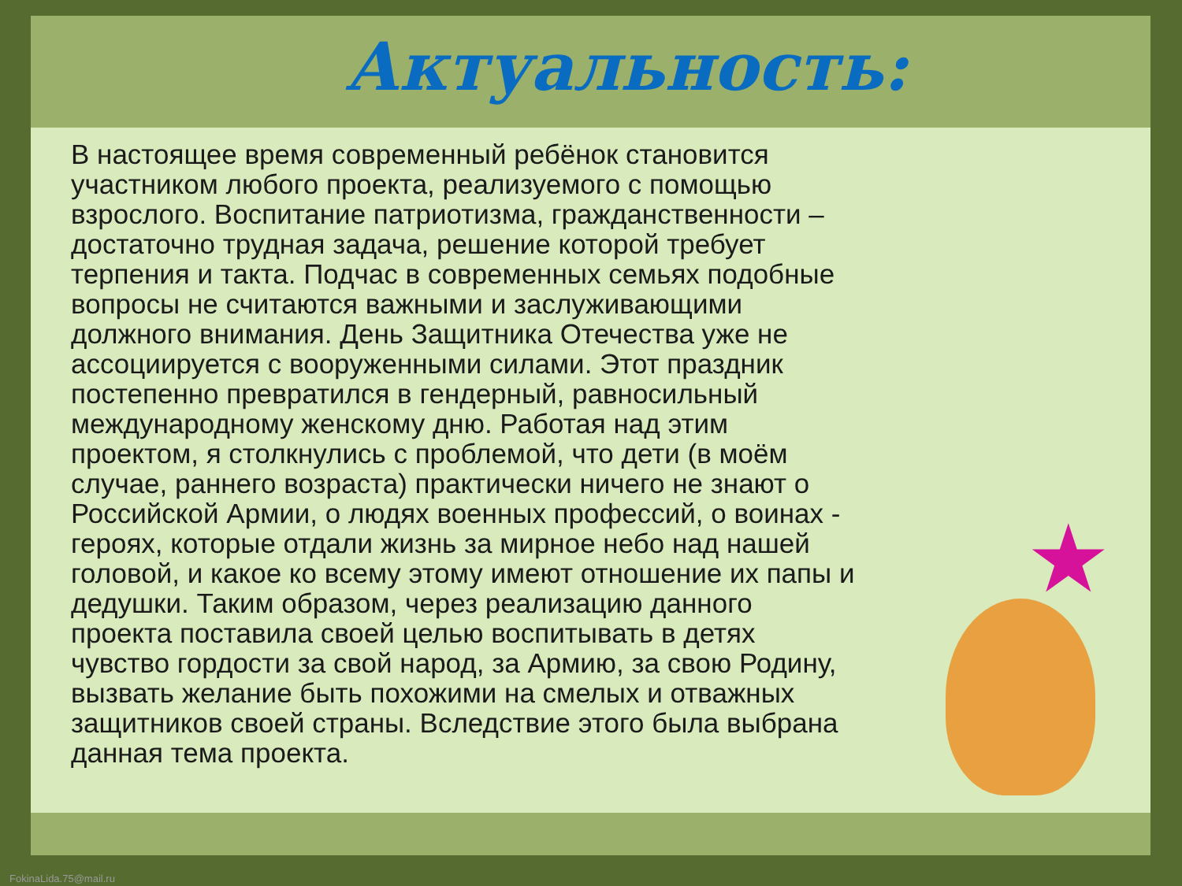★
Актуальность:
В настоящее время современный ребёнок становится участником любого проекта, реализуемого с помощью взрослого. Воспитание патриотизма, гражданственности – достаточно трудная задача, решение которой требует терпения и такта. Подчас в современных семьях подобные вопросы не считаются важными и заслуживающими должного внимания. День Защитника Отечества уже не ассоциируется с вооруженными силами. Этот праздник постепенно превратился в гендерный, равносильный международному женскому дню. Работая над этим проектом, я столкнулись с проблемой, что дети (в моём случае, раннего возраста) практически ничего не знают о Российской Армии, о людях военных профессий, о воинах - героях, которые отдали жизнь за мирное небо над нашей головой, и какое ко всему этому имеют отношение их папы и дедушки. Таким образом, через реализацию данного проекта поставила своей целью воспитывать в детях чувство гордости за свой народ, за Армию, за свою Родину, вызвать желание быть похожими на смелых и отважных защитников своей страны. Вследствие этого была выбрана данная тема проекта.
FokinaLida.75@mail.ru